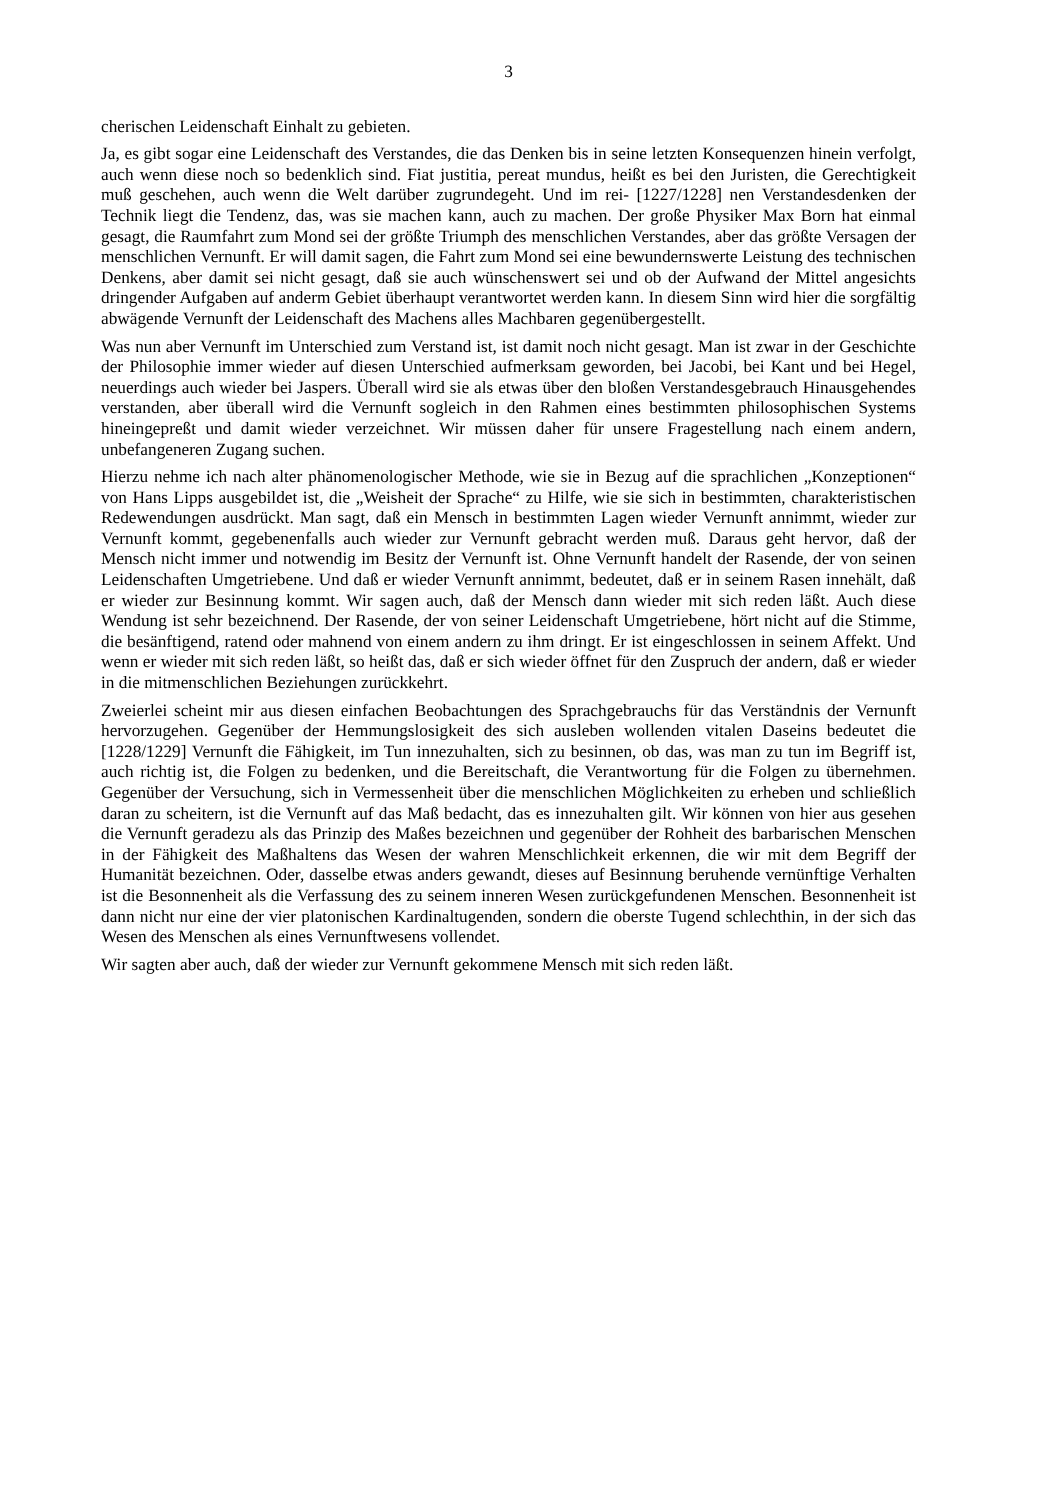3
cherischen Leidenschaft Einhalt zu gebieten.
Ja, es gibt sogar eine Leidenschaft des Verstandes, die das Denken bis in seine letzten Konsequenzen hinein verfolgt, auch wenn diese noch so bedenklich sind. Fiat justitia, pereat mundus, heißt es bei den Juristen, die Gerechtigkeit muß geschehen, auch wenn die Welt darüber zugrundegeht. Und im rei- [1227/1228] nen Verstandesdenken der Technik liegt die Tendenz, das, was sie machen kann, auch zu machen. Der große Physiker Max Born hat einmal gesagt, die Raumfahrt zum Mond sei der größte Triumph des menschlichen Verstandes, aber das größte Versagen der menschlichen Vernunft. Er will damit sagen, die Fahrt zum Mond sei eine bewundernswerte Leistung des technischen Denkens, aber damit sei nicht gesagt, daß sie auch wünschenswert sei und ob der Aufwand der Mittel angesichts dringender Aufgaben auf anderm Gebiet überhaupt verantwortet werden kann. In diesem Sinn wird hier die sorgfältig abwägende Vernunft der Leidenschaft des Machens alles Machbaren gegenübergestellt.
Was nun aber Vernunft im Unterschied zum Verstand ist, ist damit noch nicht gesagt. Man ist zwar in der Geschichte der Philosophie immer wieder auf diesen Unterschied aufmerksam geworden, bei Jacobi, bei Kant und bei Hegel, neuerdings auch wieder bei Jaspers. Überall wird sie als etwas über den bloßen Verstandesgebrauch Hinausgehendes verstanden, aber überall wird die Vernunft sogleich in den Rahmen eines bestimmten philosophischen Systems hineingepreßt und damit wieder verzeichnet. Wir müssen daher für unsere Fragestellung nach einem andern, unbefangeneren Zugang suchen.
Hierzu nehme ich nach alter phänomenologischer Methode, wie sie in Bezug auf die sprachlichen „Konzeptionen“ von Hans Lipps ausgebildet ist, die „Weisheit der Sprache“ zu Hilfe, wie sie sich in bestimmten, charakteristischen Redewendungen ausdrückt. Man sagt, daß ein Mensch in bestimmten Lagen wieder Vernunft annimmt, wieder zur Vernunft kommt, gegebenenfalls auch wieder zur Vernunft gebracht werden muß. Daraus geht hervor, daß der Mensch nicht immer und notwendig im Besitz der Vernunft ist. Ohne Vernunft handelt der Rasende, der von seinen Leidenschaften Umgetriebene. Und daß er wieder Vernunft annimmt, bedeutet, daß er in seinem Rasen innehält, daß er wieder zur Besinnung kommt. Wir sagen auch, daß der Mensch dann wieder mit sich reden läßt. Auch diese Wendung ist sehr bezeichnend. Der Rasende, der von seiner Leidenschaft Umgetriebene, hört nicht auf die Stimme, die besänftigend, ratend oder mahnend von einem andern zu ihm dringt. Er ist eingeschlossen in seinem Affekt. Und wenn er wieder mit sich reden läßt, so heißt das, daß er sich wieder öffnet für den Zuspruch der andern, daß er wieder in die mitmenschlichen Beziehungen zurückkehrt.
Zweierlei scheint mir aus diesen einfachen Beobachtungen des Sprachgebrauchs für das Verständnis der Vernunft hervorzugehen. Gegenüber der Hemmungslosigkeit des sich ausleben wollenden vitalen Daseins bedeutet die [1228/1229] Vernunft die Fähigkeit, im Tun innezuhalten, sich zu besinnen, ob das, was man zu tun im Begriff ist, auch richtig ist, die Folgen zu bedenken, und die Bereitschaft, die Verantwortung für die Folgen zu übernehmen. Gegenüber der Versuchung, sich in Vermessenheit über die menschlichen Möglichkeiten zu erheben und schließlich daran zu scheitern, ist die Vernunft auf das Maß bedacht, das es innezuhalten gilt. Wir können von hier aus gesehen die Vernunft geradezu als das Prinzip des Maßes bezeichnen und gegenüber der Rohheit des barbarischen Menschen in der Fähigkeit des Maßhaltens das Wesen der wahren Menschlichkeit erkennen, die wir mit dem Begriff der Humanität bezeichnen. Oder, dasselbe etwas anders gewandt, dieses auf Besinnung beruhende vernünftige Verhalten ist die Besonnenheit als die Verfassung des zu seinem inneren Wesen zurückgefundenen Menschen. Besonnenheit ist dann nicht nur eine der vier platonischen Kardinaltugenden, sondern die oberste Tugend schlechthin, in der sich das Wesen des Menschen als eines Vernunftwesens vollendet.
Wir sagten aber auch, daß der wieder zur Vernunft gekommene Mensch mit sich reden läßt.